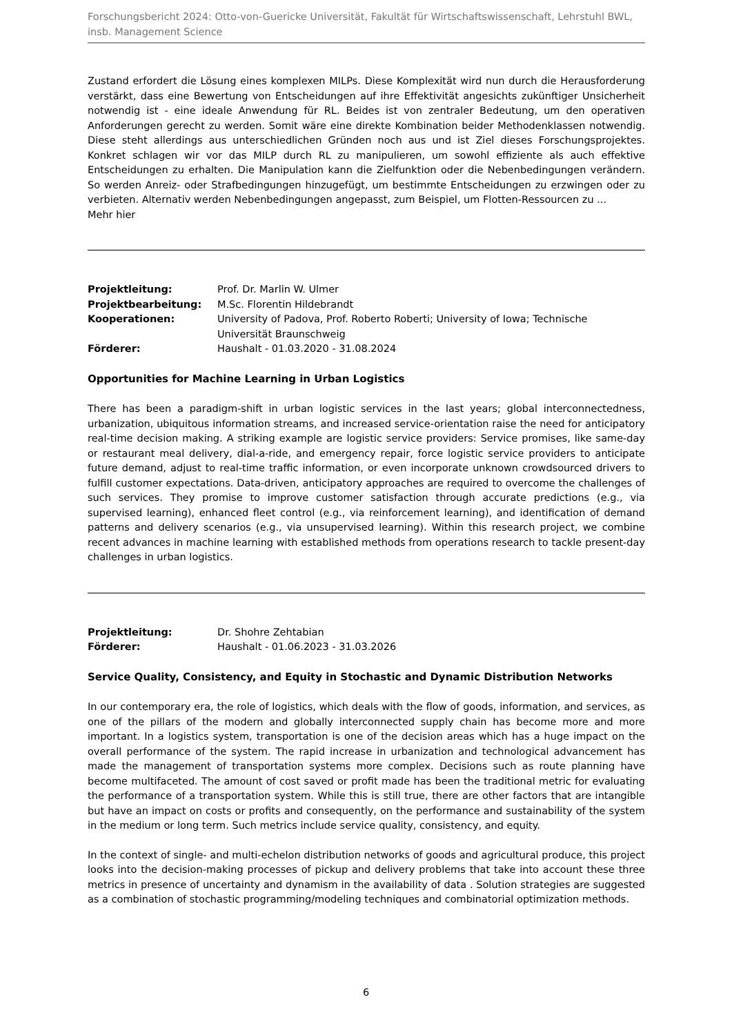Forschungsbericht 2024: Otto-von-Guericke Universität, Fakultät für Wirtschaftswissenschaft, Lehrstuhl BWL, insb. Management Science
Zustand erfordert die Lösung eines komplexen MILPs. Diese Komplexität wird nun durch die Herausforderung verstärkt, dass eine Bewertung von Entscheidungen auf ihre Effektivität angesichts zukünftiger Unsicherheit notwendig ist - eine ideale Anwendung für RL. Beides ist von zentraler Bedeutung, um den operativen Anforderungen gerecht zu werden. Somit wäre eine direkte Kombination beider Methodenklassen notwendig. Diese steht allerdings aus unterschiedlichen Gründen noch aus und ist Ziel dieses Forschungsprojektes. Konkret schlagen wir vor das MILP durch RL zu manipulieren, um sowohl effiziente als auch effektive Entscheidungen zu erhalten. Die Manipulation kann die Zielfunktion oder die Nebenbedingungen verändern. So werden Anreiz- oder Strafbedingungen hinzugefügt, um bestimmte Entscheidungen zu erzwingen oder zu verbieten. Alternativ werden Nebenbedingungen angepasst, zum Beispiel, um Flotten-Ressourcen zu ...
Mehr hier
| Projektleitung: | Prof. Dr. Marlin W. Ulmer |
| Projektbearbeitung: | M.Sc. Florentin Hildebrandt |
| Kooperationen: | University of Padova, Prof. Roberto Roberti; University of Iowa; Technische Universität Braunschweig |
| Förderer: | Haushalt - 01.03.2020 - 31.08.2024 |
Opportunities for Machine Learning in Urban Logistics
There has been a paradigm-shift in urban logistic services in the last years; global interconnectedness, urbanization, ubiquitous information streams, and increased service-orientation raise the need for anticipatory real-time decision making. A striking example are logistic service providers: Service promises, like same-day or restaurant meal delivery, dial-a-ride, and emergency repair, force logistic service providers to anticipate future demand, adjust to real-time traffic information, or even incorporate unknown crowdsourced drivers to fulfill customer expectations. Data-driven, anticipatory approaches are required to overcome the challenges of such services. They promise to improve customer satisfaction through accurate predictions (e.g., via supervised learning), enhanced fleet control (e.g., via reinforcement learning), and identification of demand patterns and delivery scenarios (e.g., via unsupervised learning). Within this research project, we combine recent advances in machine learning with established methods from operations research to tackle present-day challenges in urban logistics.
| Projektleitung: | Dr. Shohre Zehtabian |
| Förderer: | Haushalt - 01.06.2023 - 31.03.2026 |
Service Quality, Consistency, and Equity in Stochastic and Dynamic Distribution Networks
In our contemporary era, the role of logistics, which deals with the flow of goods, information, and services, as one of the pillars of the modern and globally interconnected supply chain has become more and more important. In a logistics system, transportation is one of the decision areas which has a huge impact on the overall performance of the system. The rapid increase in urbanization and technological advancement has made the management of transportation systems more complex. Decisions such as route planning have become multifaceted. The amount of cost saved or profit made has been the traditional metric for evaluating the performance of a transportation system. While this is still true, there are other factors that are intangible but have an impact on costs or profits and consequently, on the performance and sustainability of the system in the medium or long term. Such metrics include service quality, consistency, and equity.
In the context of single- and multi-echelon distribution networks of goods and agricultural produce, this project looks into the decision-making processes of pickup and delivery problems that take into account these three metrics in presence of uncertainty and dynamism in the availability of data . Solution strategies are suggested as a combination of stochastic programming/modeling techniques and combinatorial optimization methods.
6